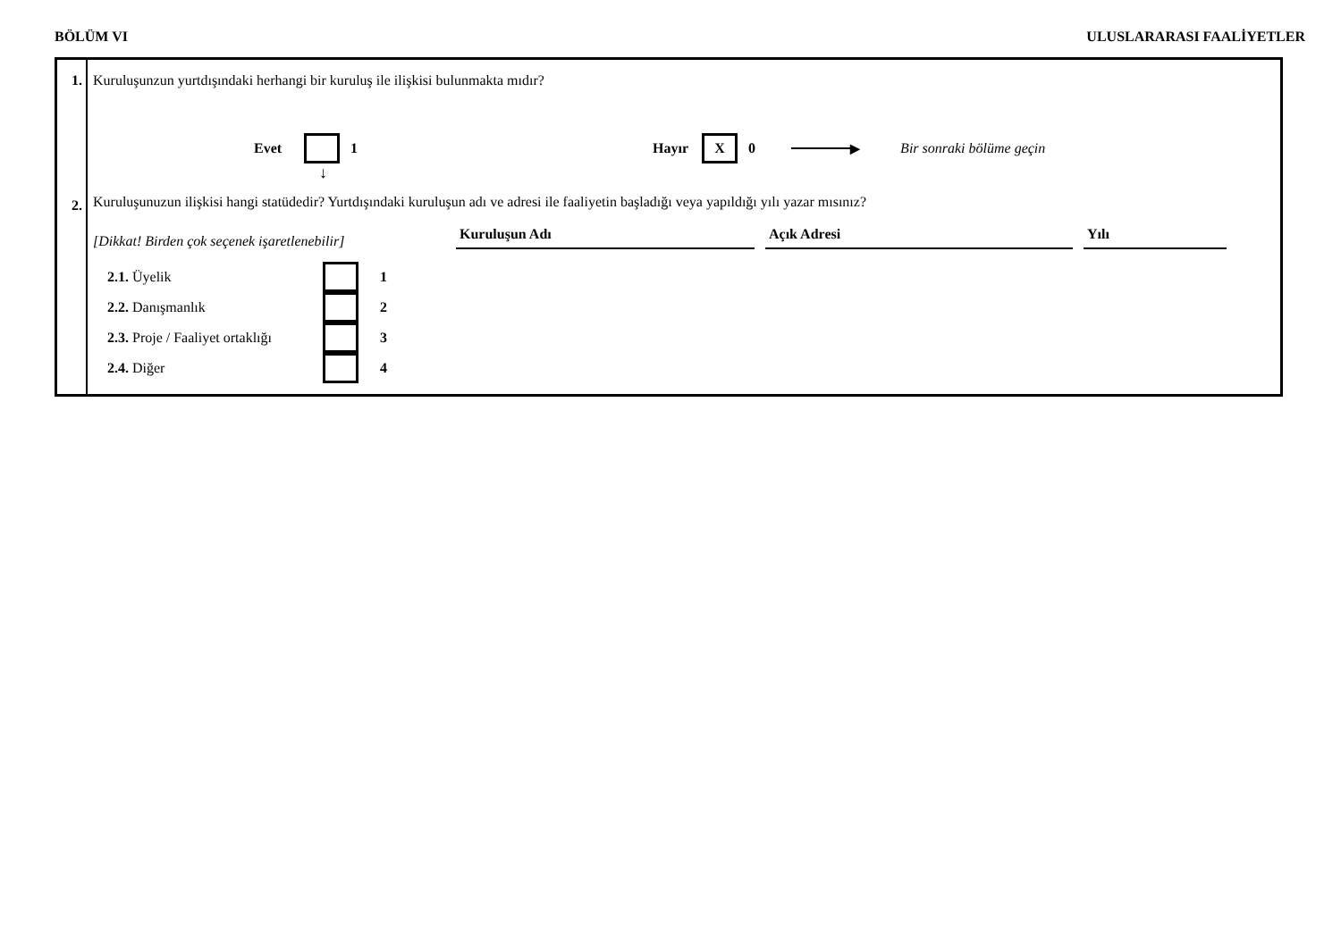BÖLÜM VI ULUSLARARASI FAALİYETLER
1.
2.
Kuruluşunzun yurtdışındaki herhangi bir kuruluş ile ilişkisi bulunmakta mıdır?
Evet 1 Hayır X 0 ▶ Bir sonraki bölüme geçin
↓
Kuruluşunuzun ilişkisi hangi statüdedir? Yurtdışındaki kuruluşun adı ve adresi ile faaliyetin başladığı veya yapıldığı yılı yazar mısınız?
[Dikkat! Birden çok seçenek işaretlenebilir] Kuruluşun Adı Açık Adresi Yılı
2.1. Üyelik 1
2.2. Danışmanlık 2
2.3. Proje / Faaliyet ortaklığı 3
2.4. Diğer 4